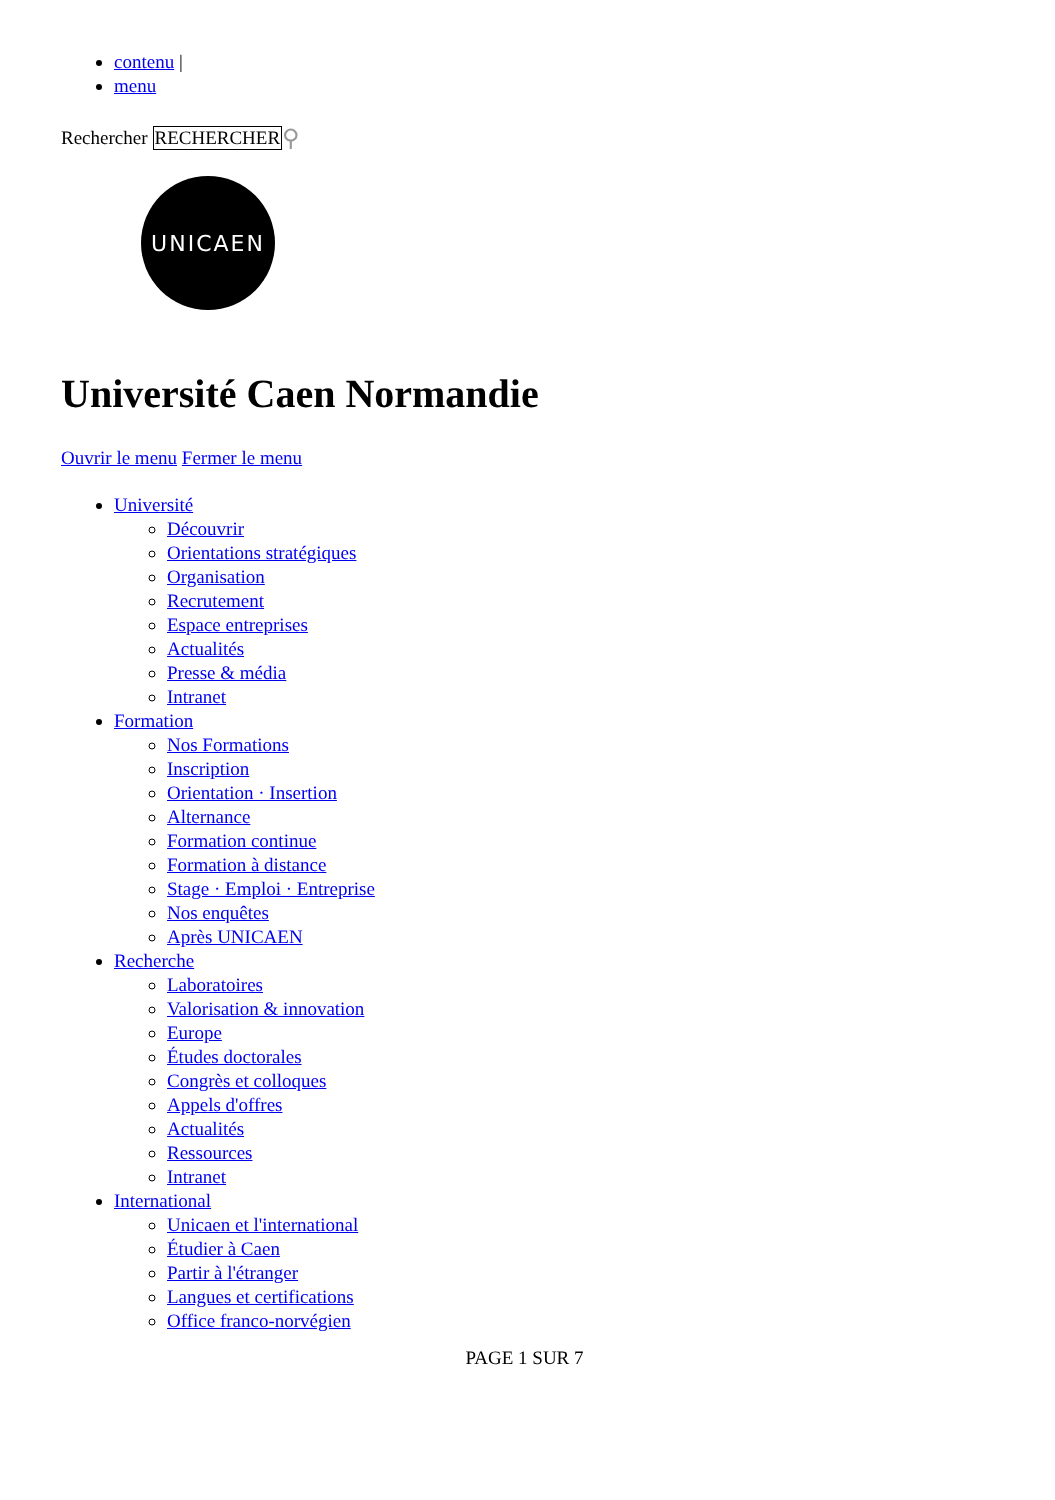contenu |
menu
Rechercher RECHERCHER ⚲
UNICAEN
Université Caen Normandie
Ouvrir le menu Fermer le menu
Université
Découvrir
Orientations stratégiques
Organisation
Recrutement
Espace entreprises
Actualités
Presse & média
Intranet
Formation
Nos Formations
Inscription
Orientation · Insertion
Alternance
Formation continue
Formation à distance
Stage · Emploi · Entreprise
Nos enquêtes
Après UNICAEN
Recherche
Laboratoires
Valorisation & innovation
Europe
Études doctorales
Congrès et colloques
Appels d'offres
Actualités
Ressources
Intranet
International
Unicaen et l'international
Étudier à Caen
Partir à l'étranger
Langues et certifications
Office franco-norvégien
PAGE 1 SUR 7